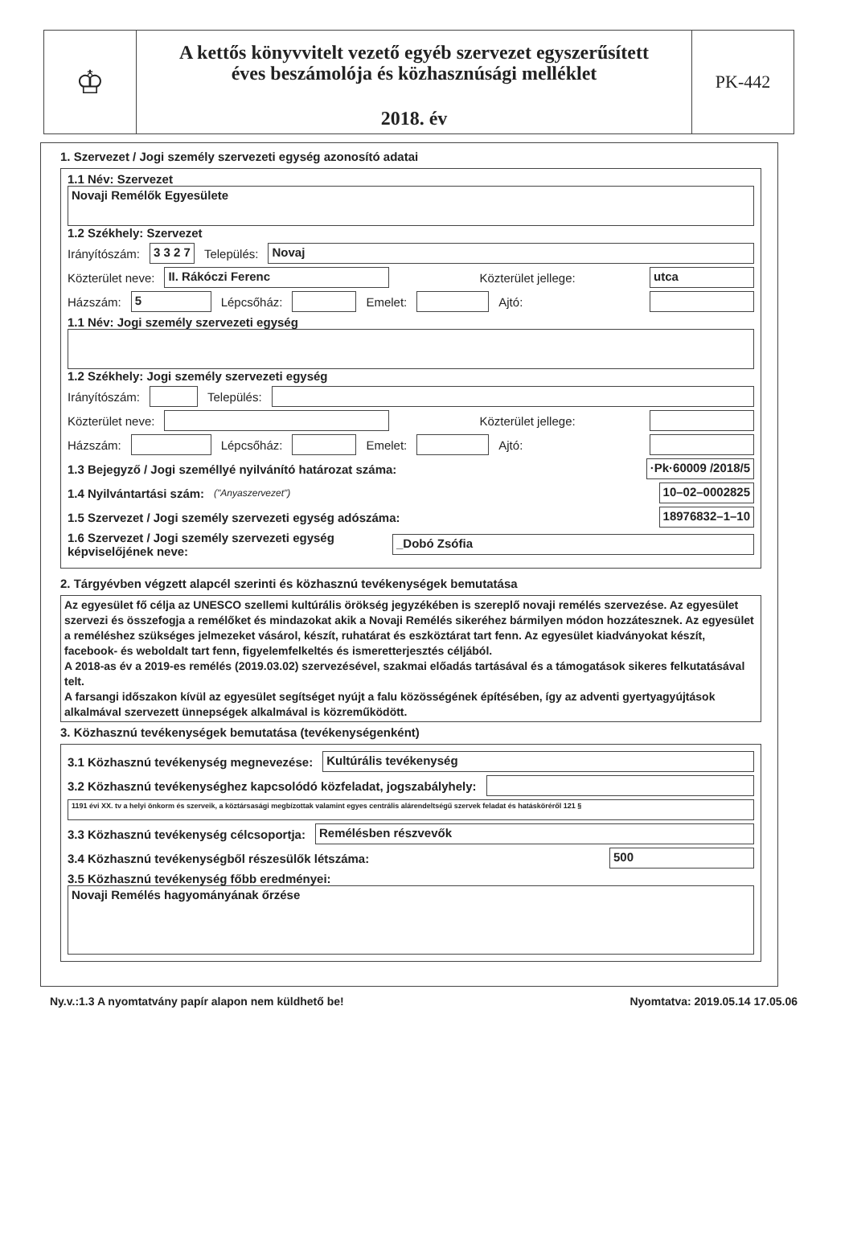♔
A kettős könyvvitelt vezető egyéb szervezet egyszerűsített
éves beszámolója és közhasznúsági melléklet
2018. év
PK-442
1. Szervezet / Jogi személy szervezeti egység azonosító adatai
1.1 Név: Szervezet
Novaji Remélők Egyesülete
1.2 Székhely: Szervezet
Irányítószám: 3 3 2 7 Település: Novaj
Közterület neve: II. Rákóczi Ferenc Közterület jellege: utca
Házszám: 5 Lépcsőház: Emelet: Ajtó:
1.1 Név: Jogi személy szervezeti egység
1.2 Székhely: Jogi személy szervezeti egység
Irányítószám: Település:
Közterület neve: Közterület jellege:
Házszám: Lépcsőház: Emelet: Ajtó:
1.3 Bejegyző / Jogi személlyé nyilvánító határozat száma: ·Pk·60009 /2018/5
1.4 Nyilvántartási szám: ("Anyaszervezet") 10–02–0002825
1.5 Szervezet / Jogi személy szervezeti egység adószáma: 18976832–1–10
1.6 Szervezet / Jogi személy szervezeti egység
képviselőjének neve: _Dobó Zsófia
2. Tárgyévben végzett alapcél szerinti és közhasznú tevékenységek bemutatása
Az egyesület fő célja az UNESCO szellemi kultúrális örökség jegyzékében is szereplő novaji remélés szervezése. Az egyesület szervezi és összefogja a remélőket és mindazokat akik a Novaji Remélés sikeréhez bármilyen módon hozzátesznek. Az egyesület a reméléshez szükséges jelmezeket vásárol, készít, ruhatárat és eszköztárat tart fenn. Az egyesület kiadványokat készít, facebook- és weboldalt tart fenn, figyelemfelkeltés és ismeretterjesztés céljából.
A 2018-as év a 2019-es remélés (2019.03.02) szervezésével, szakmai előadás tartásával és a támogatások sikeres felkutatásával telt.
A farsangi időszakon kívül az egyesület segítséget nyújt a falu közösségének építésében, így az adventi gyertyagyújtások alkalmával szervezett ünnepségek alkalmával is közreműködött.
3. Közhasznú tevékenységek bemutatása (tevékenységenként)
3.1 Közhasznú tevékenység megnevezése: Kultúrális tevékenység
3.2 Közhasznú tevékenységhez kapcsolódó közfeladat, jogszabályhely:
1191 évi XX. tv a helyi önkorm és szerveik, a köztársasági megbízottak valamint egyes centrális alárendeltségű szervek feladat és hatásköréről 121 §
3.3 Közhasznú tevékenység célcsoportja: Remélésben részvevők
3.4 Közhasznú tevékenységből részesülők létszáma: 500
3.5 Közhasznú tevékenység főbb eredményei:
Novaji Remélés hagyományának őrzése
Ny.v.:1.3 A nyomtatvány papír alapon nem küldhető be! Nyomtatva: 2019.05.14 17.05.06